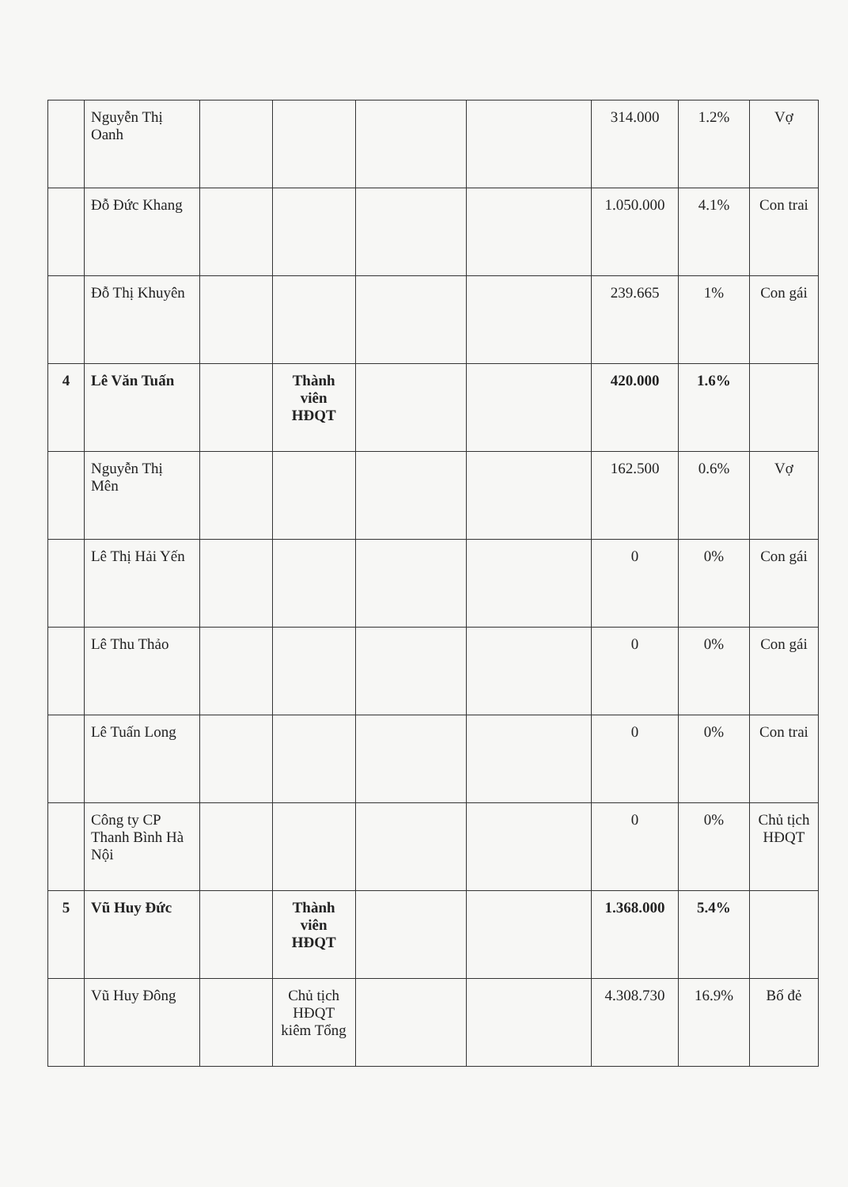| | Nguyễn Thị Oanh | | | | | 314.000 | 1.2% | Vợ |
| | Đỗ Đức Khang | | | | | 1.050.000 | 4.1% | Con trai |
| | Đỗ Thị Khuyên | | | | | 239.665 | 1% | Con gái |
| 4 | Lê Văn Tuấn | | Thành viên HĐQT | | | 420.000 | 1.6% | |
| | Nguyễn Thị Mên | | | | | 162.500 | 0.6% | Vợ |
| | Lê Thị Hải Yến | | | | | 0 | 0% | Con gái |
| | Lê Thu Thảo | | | | | 0 | 0% | Con gái |
| | Lê Tuấn Long | | | | | 0 | 0% | Con trai |
| | Công ty CP Thanh Bình Hà Nội | | | | | 0 | 0% | Chủ tịch HĐQT |
| 5 | Vũ Huy Đức | | Thành viên HĐQT | | | 1.368.000 | 5.4% | |
| | Vũ Huy Đông | | Chủ tịch HĐQT kiêm Tổng | | | 4.308.730 | 16.9% | Bố đẻ |